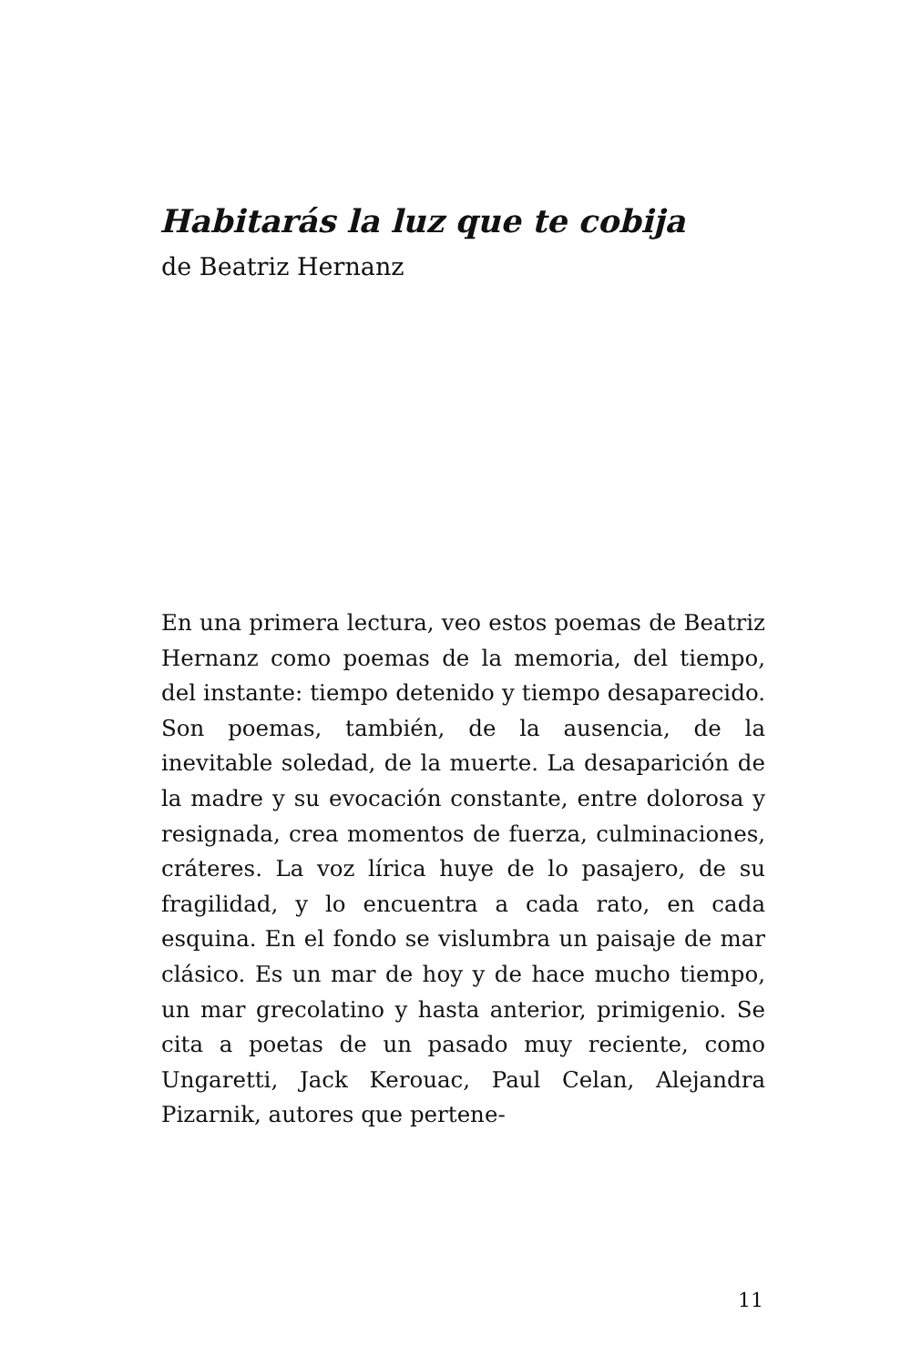Habitarás la luz que te cobija
de Beatriz Hernanz
En una primera lectura, veo estos poemas de Beatriz Hernanz como poemas de la memoria, del tiempo, del instante: tiempo detenido y tiempo desaparecido. Son poemas, también, de la ausencia, de la inevitable soledad, de la muerte. La desaparición de la madre y su evocación constante, entre dolorosa y resignada, crea momentos de fuerza, culminaciones, cráteres. La voz lírica huye de lo pasajero, de su fragilidad, y lo encuentra a cada rato, en cada esquina. En el fondo se vislumbra un paisaje de mar clásico. Es un mar de hoy y de hace mucho tiempo, un mar grecolatino y hasta anterior, primigenio. Se cita a poetas de un pasado muy reciente, como Ungaretti, Jack Kerouac, Paul Celan, Alejandra Pizarnik, autores que pertene-
11